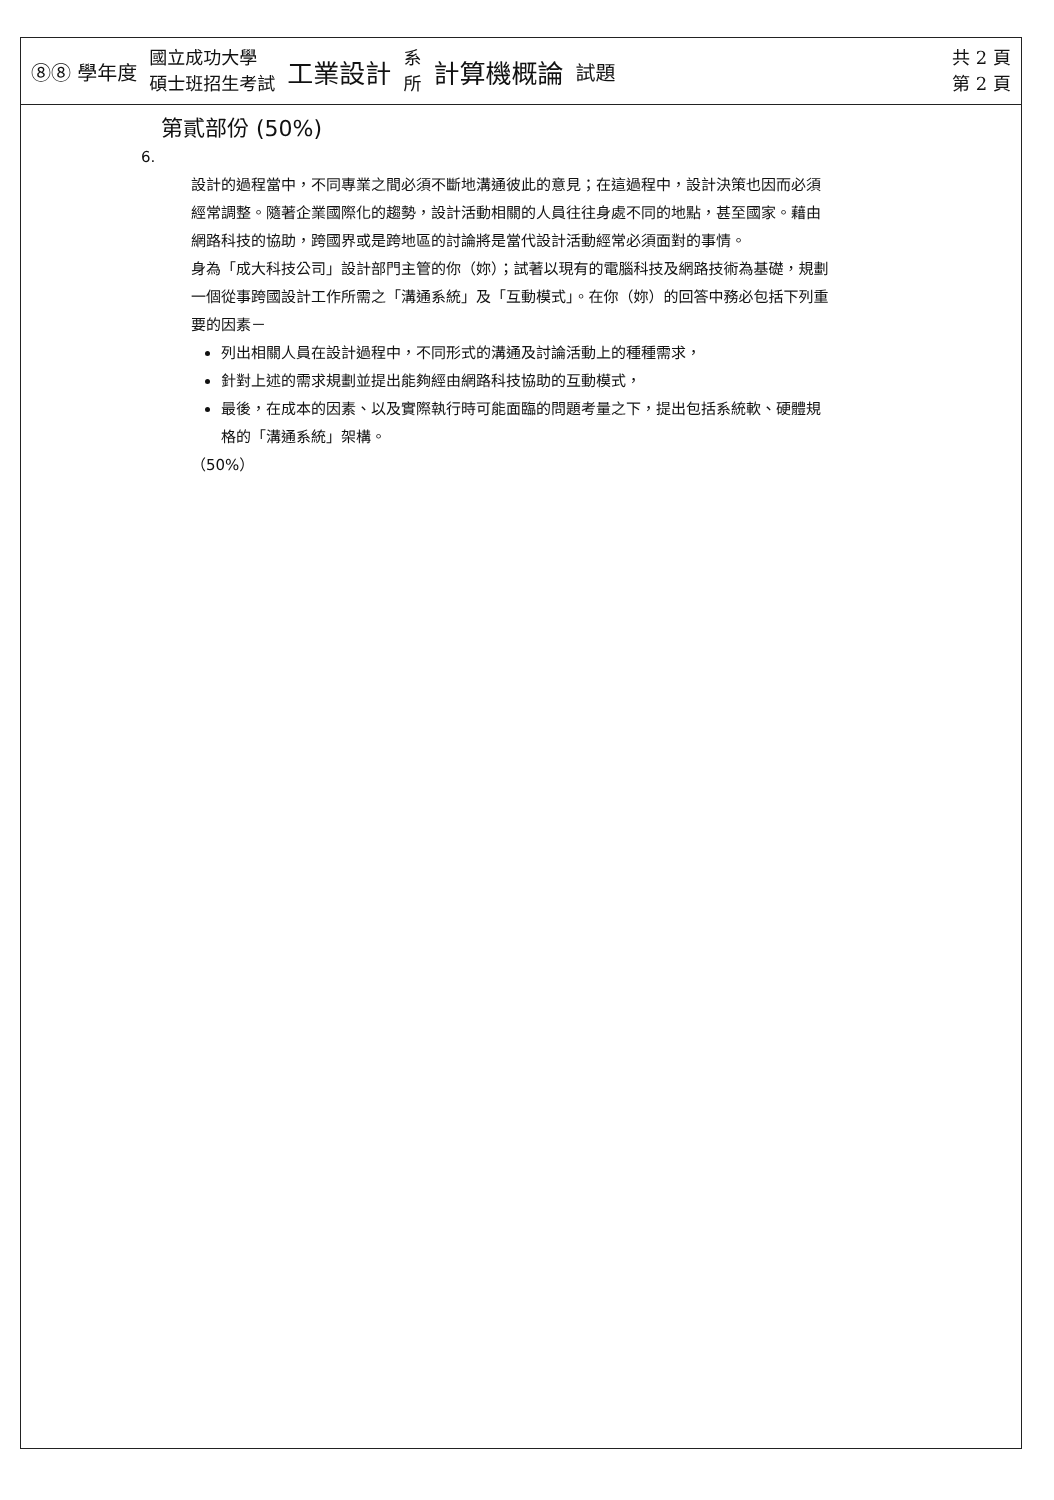⑧⑧ 學年度 國立成功大學
碩士班招生考試 工業設計 系
所 計算機概論 試題 共 2 頁
第 2 頁
第貳部份 (50%)
6.
設計的過程當中，不同專業之間必須不斷地溝通彼此的意見；在這過程中，設計決策也因而必須經常調整。隨著企業國際化的趨勢，設計活動相關的人員往往身處不同的地點，甚至國家。藉由網路科技的協助，跨國界或是跨地區的討論將是當代設計活動經常必須面對的事情。
身為「成大科技公司」設計部門主管的你（妳）；試著以現有的電腦科技及網路技術為基礎，規劃一個從事跨國設計工作所需之「溝通系統」及「互動模式」。在你（妳）的回答中務必包括下列重要的因素－
列出相關人員在設計過程中，不同形式的溝通及討論活動上的種種需求，
針對上述的需求規劃並提出能夠經由網路科技協助的互動模式，
最後，在成本的因素、以及實際執行時可能面臨的問題考量之下，提出包括系統軟、硬體規格的「溝通系統」架構。
（50%）